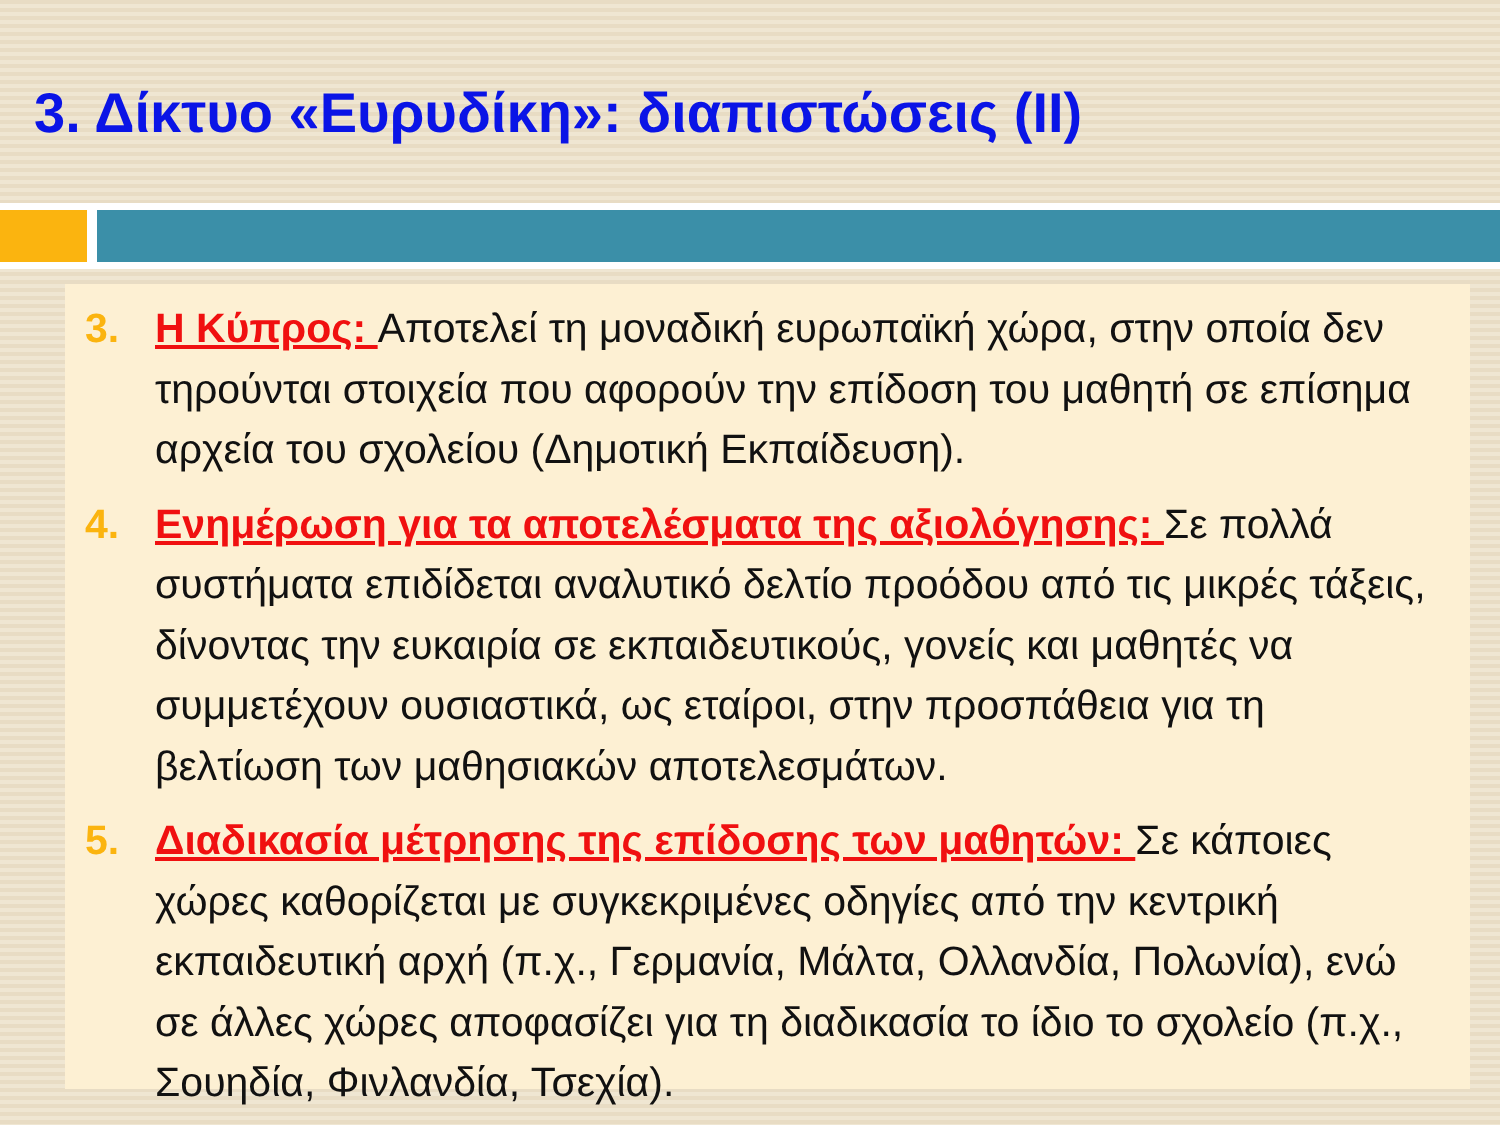3. Δίκτυο «Ευρυδίκη»: διαπιστώσεις (ΙΙ)
3. Η Κύπρος: Αποτελεί τη μοναδική ευρωπαϊκή χώρα, στην οποία δεν τηρούνται στοιχεία που αφορούν την επίδοση του μαθητή σε επίσημα αρχεία του σχολείου (Δημοτική Εκπαίδευση).
4. Ενημέρωση για τα αποτελέσματα της αξιολόγησης: Σε πολλά συστήματα επιδίδεται αναλυτικό δελτίο προόδου από τις μικρές τάξεις, δίνοντας την ευκαιρία σε εκπαιδευτικούς, γονείς και μαθητές να συμμετέχουν ουσιαστικά, ως εταίροι, στην προσπάθεια για τη βελτίωση των μαθησιακών αποτελεσμάτων.
5. Διαδικασία μέτρησης της επίδοσης των μαθητών: Σε κάποιες χώρες καθορίζεται με συγκεκριμένες οδηγίες από την κεντρική εκπαιδευτική αρχή (π.χ., Γερμανία, Μάλτα, Ολλανδία, Πολωνία), ενώ σε άλλες χώρες αποφασίζει για τη διαδικασία το ίδιο το σχολείο (π.χ., Σουηδία, Φινλανδία, Τσεχία).